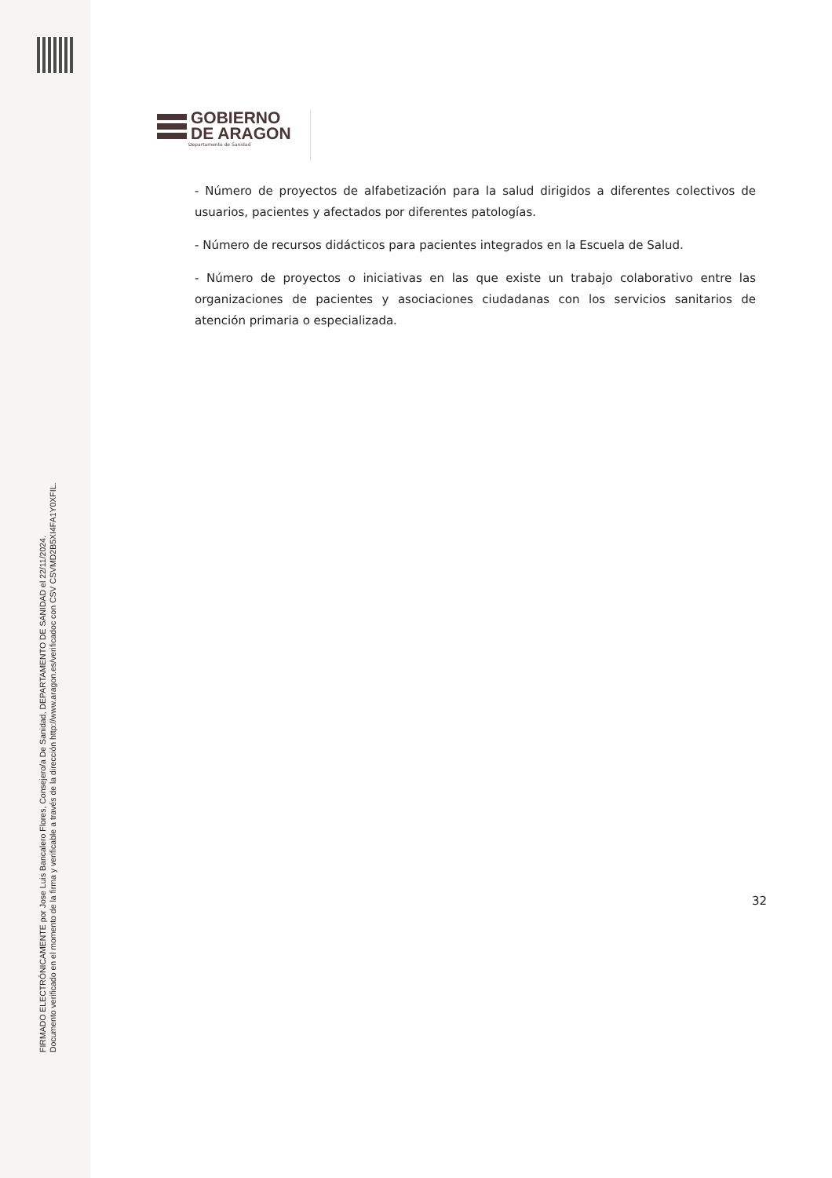GOBIERNO
DE ARAGON
Departamento de Sanidad
- Número de proyectos de alfabetización para la salud dirigidos a diferentes colectivos de usuarios, pacientes y afectados por diferentes patologías.
- Número de recursos didácticos para pacientes integrados en la Escuela de Salud.
- Número de proyectos o iniciativas en las que existe un trabajo colaborativo entre las organizaciones de pacientes y asociaciones ciudadanas con los servicios sanitarios de atención primaria o especializada.
32
FIRMADO ELECTRÓNICAMENTE por Jose Luis Bancalero Flores, Consejero/a De Sanidad, DEPARTAMENTO DE SANIDAD el 22/11/2024.
Documento verificado en el momento de la firma y verificable a través de la dirección http://www.aragon.es/verificadoc con CSV CSVMD2B5XI4FA1Y0XFIL.